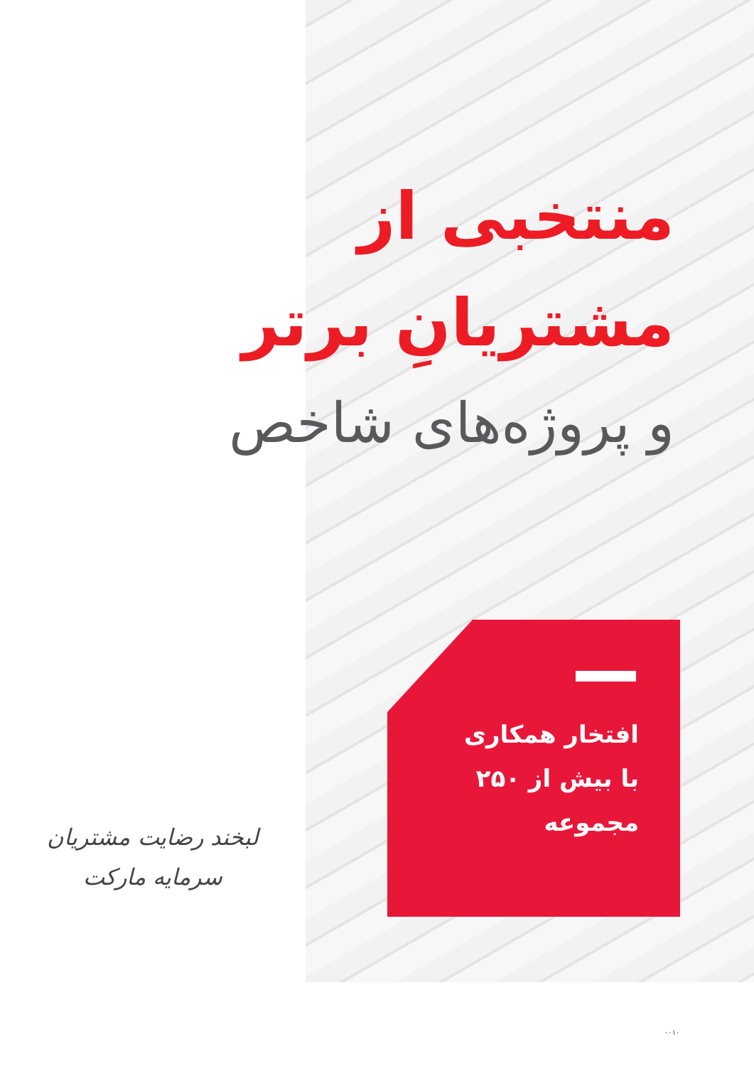منتخبی از
مشتریانِ برتر
و پروژه‌های شاخص
افتخار همکاری
با بیش از ۲۵۰
مجموعه
لبخند رضایت مشتریان
سرمایه مارکت
۰۰۱۰